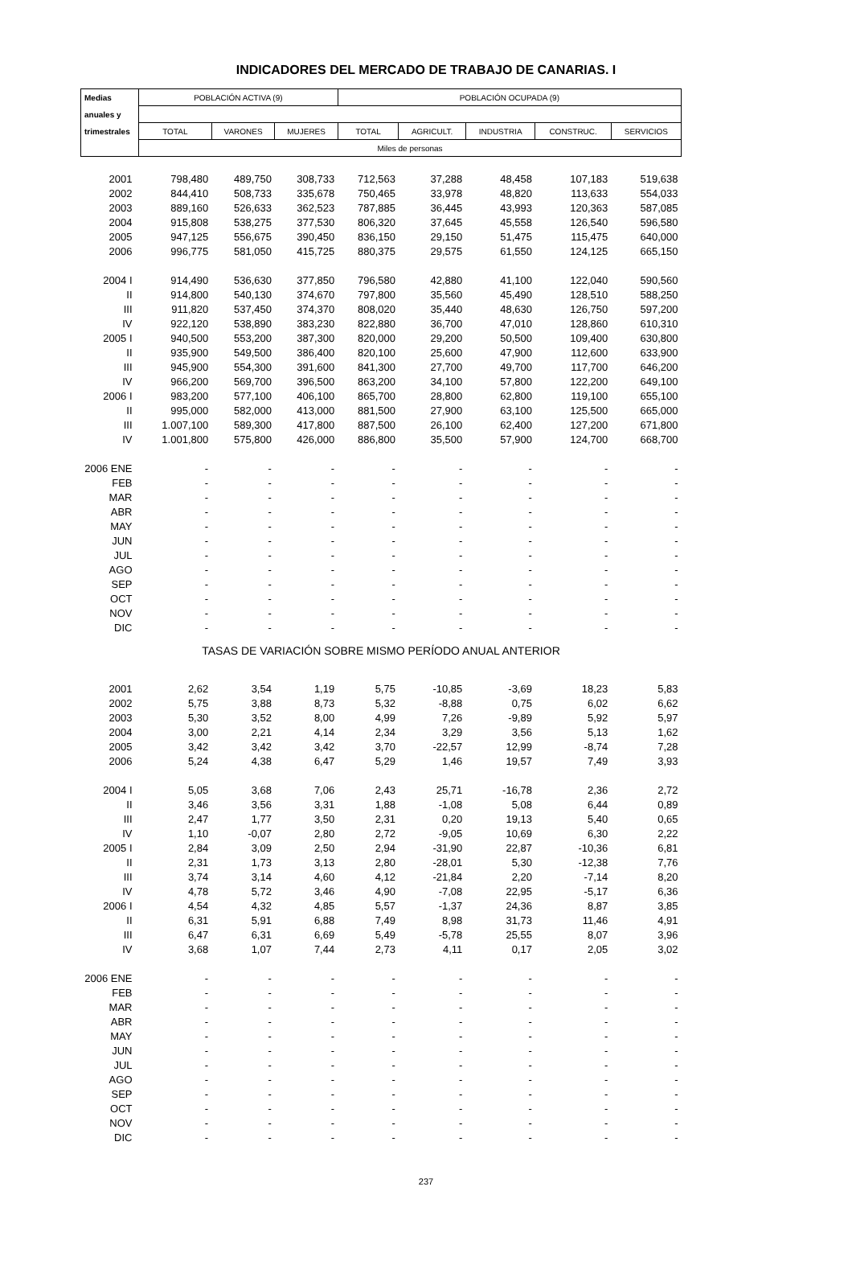INDICADORES DEL MERCADO DE TRABAJO DE CANARIAS. I
| Medias | POBLACIÓN ACTIVA (9) | | | POBLACIÓN OCUPADA (9) | | | | |
| --- | --- | --- | --- | --- | --- | --- | --- | --- |
| anuales y | | | | | | | | |
| trimestrales | TOTAL | VARONES | MUJERES | TOTAL | AGRICULT. | INDUSTRIA | CONSTRUC. | SERVICIOS |
| | Miles de personas | | | | | | | |
| 2001 | 798,480 | 489,750 | 308,733 | 712,563 | 37,288 | 48,458 | 107,183 | 519,638 |
| 2002 | 844,410 | 508,733 | 335,678 | 750,465 | 33,978 | 48,820 | 113,633 | 554,033 |
| 2003 | 889,160 | 526,633 | 362,523 | 787,885 | 36,445 | 43,993 | 120,363 | 587,085 |
| 2004 | 915,808 | 538,275 | 377,530 | 806,320 | 37,645 | 45,558 | 126,540 | 596,580 |
| 2005 | 947,125 | 556,675 | 390,450 | 836,150 | 29,150 | 51,475 | 115,475 | 640,000 |
| 2006 | 996,775 | 581,050 | 415,725 | 880,375 | 29,575 | 61,550 | 124,125 | 665,150 |
| 2004 I | 914,490 | 536,630 | 377,850 | 796,580 | 42,880 | 41,100 | 122,040 | 590,560 |
| II | 914,800 | 540,130 | 374,670 | 797,800 | 35,560 | 45,490 | 128,510 | 588,250 |
| III | 911,820 | 537,450 | 374,370 | 808,020 | 35,440 | 48,630 | 126,750 | 597,200 |
| IV | 922,120 | 538,890 | 383,230 | 822,880 | 36,700 | 47,010 | 128,860 | 610,310 |
| 2005 I | 940,500 | 553,200 | 387,300 | 820,000 | 29,200 | 50,500 | 109,400 | 630,800 |
| II | 935,900 | 549,500 | 386,400 | 820,100 | 25,600 | 47,900 | 112,600 | 633,900 |
| III | 945,900 | 554,300 | 391,600 | 841,300 | 27,700 | 49,700 | 117,700 | 646,200 |
| IV | 966,200 | 569,700 | 396,500 | 863,200 | 34,100 | 57,800 | 122,200 | 649,100 |
| 2006 I | 983,200 | 577,100 | 406,100 | 865,700 | 28,800 | 62,800 | 119,100 | 655,100 |
| II | 995,000 | 582,000 | 413,000 | 881,500 | 27,900 | 63,100 | 125,500 | 665,000 |
| III | 1.007,100 | 589,300 | 417,800 | 887,500 | 26,100 | 62,400 | 127,200 | 671,800 |
| IV | 1.001,800 | 575,800 | 426,000 | 886,800 | 35,500 | 57,900 | 124,700 | 668,700 |
| 2006 ENE | - | - | - | - | - | - | - | - |
| FEB | - | - | - | - | - | - | - | - |
| MAR | - | - | - | - | - | - | - | - |
| ABR | - | - | - | - | - | - | - | - |
| MAY | - | - | - | - | - | - | - | - |
| JUN | - | - | - | - | - | - | - | - |
| JUL | - | - | - | - | - | - | - | - |
| AGO | - | - | - | - | - | - | - | - |
| SEP | - | - | - | - | - | - | - | - |
| OCT | - | - | - | - | - | - | - | - |
| NOV | - | - | - | - | - | - | - | - |
| DIC | - | - | - | - | - | - | - | - |
| TASAS DE VARIACIÓN SOBRE MISMO PERÍODO ANUAL ANTERIOR | | | | | | | | |
| 2001 | 2,62 | 3,54 | 1,19 | 5,75 | -10,85 | -3,69 | 18,23 | 5,83 |
| 2002 | 5,75 | 3,88 | 8,73 | 5,32 | -8,88 | 0,75 | 6,02 | 6,62 |
| 2003 | 5,30 | 3,52 | 8,00 | 4,99 | 7,26 | -9,89 | 5,92 | 5,97 |
| 2004 | 3,00 | 2,21 | 4,14 | 2,34 | 3,29 | 3,56 | 5,13 | 1,62 |
| 2005 | 3,42 | 3,42 | 3,42 | 3,70 | -22,57 | 12,99 | -8,74 | 7,28 |
| 2006 | 5,24 | 4,38 | 6,47 | 5,29 | 1,46 | 19,57 | 7,49 | 3,93 |
| 2004 I | 5,05 | 3,68 | 7,06 | 2,43 | 25,71 | -16,78 | 2,36 | 2,72 |
| II | 3,46 | 3,56 | 3,31 | 1,88 | -1,08 | 5,08 | 6,44 | 0,89 |
| III | 2,47 | 1,77 | 3,50 | 2,31 | 0,20 | 19,13 | 5,40 | 0,65 |
| IV | 1,10 | -0,07 | 2,80 | 2,72 | -9,05 | 10,69 | 6,30 | 2,22 |
| 2005 I | 2,84 | 3,09 | 2,50 | 2,94 | -31,90 | 22,87 | -10,36 | 6,81 |
| II | 2,31 | 1,73 | 3,13 | 2,80 | -28,01 | 5,30 | -12,38 | 7,76 |
| III | 3,74 | 3,14 | 4,60 | 4,12 | -21,84 | 2,20 | -7,14 | 8,20 |
| IV | 4,78 | 5,72 | 3,46 | 4,90 | -7,08 | 22,95 | -5,17 | 6,36 |
| 2006 I | 4,54 | 4,32 | 4,85 | 5,57 | -1,37 | 24,36 | 8,87 | 3,85 |
| II | 6,31 | 5,91 | 6,88 | 7,49 | 8,98 | 31,73 | 11,46 | 4,91 |
| III | 6,47 | 6,31 | 6,69 | 5,49 | -5,78 | 25,55 | 8,07 | 3,96 |
| IV | 3,68 | 1,07 | 7,44 | 2,73 | 4,11 | 0,17 | 2,05 | 3,02 |
| 2006 ENE | - | - | - | - | - | - | - | - |
| FEB | - | - | - | - | - | - | - | - |
| MAR | - | - | - | - | - | - | - | - |
| ABR | - | - | - | - | - | - | - | - |
| MAY | - | - | - | - | - | - | - | - |
| JUN | - | - | - | - | - | - | - | - |
| JUL | - | - | - | - | - | - | - | - |
| AGO | - | - | - | - | - | - | - | - |
| SEP | - | - | - | - | - | - | - | - |
| OCT | - | - | - | - | - | - | - | - |
| NOV | - | - | - | - | - | - | - | - |
| DIC | - | - | - | - | - | - | - | - |
237